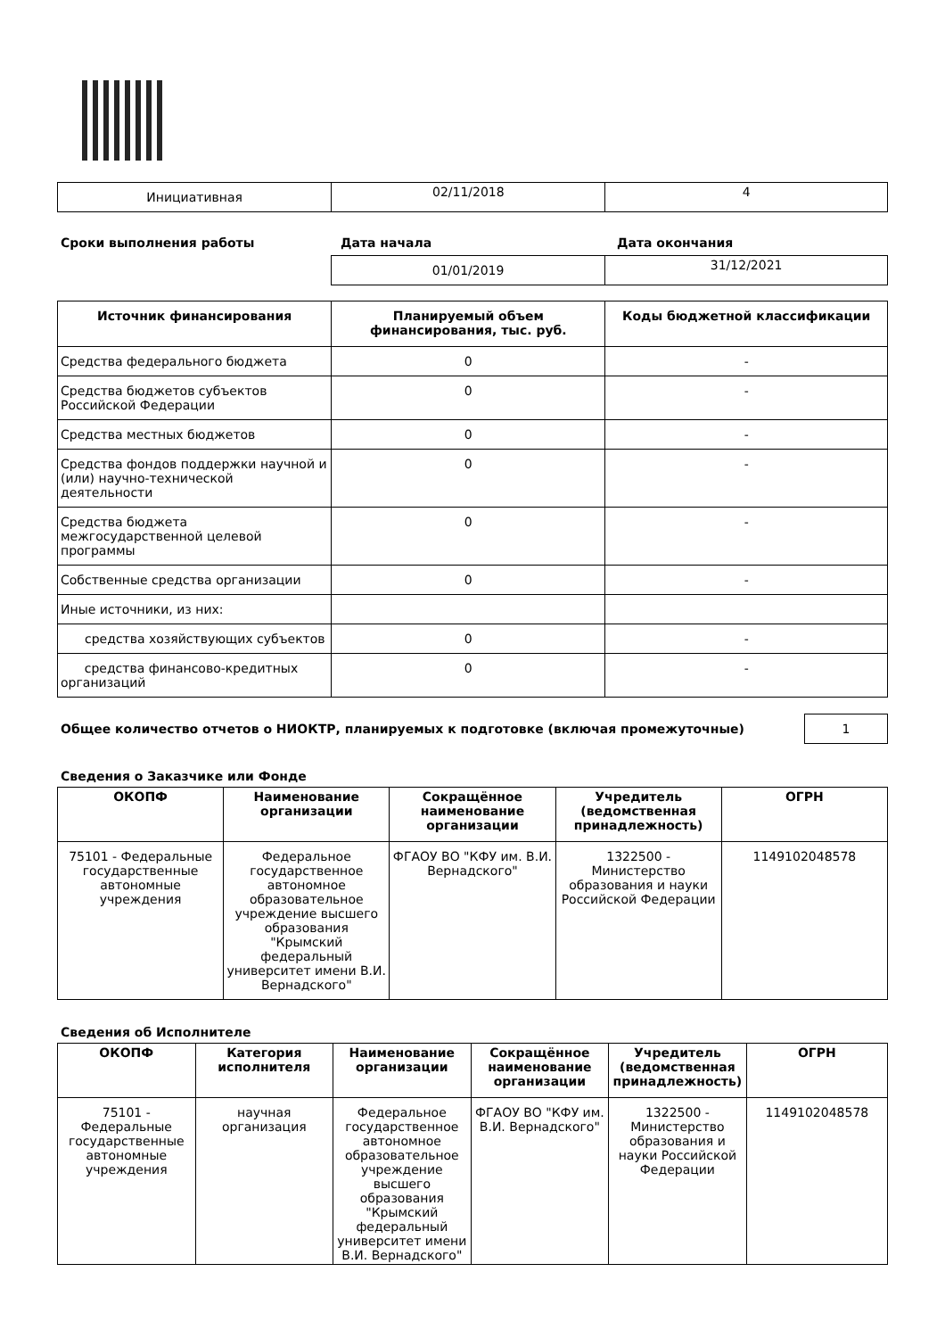| Инициативная | 02/11/2018 | 4 |
Сроки выполнения работы Дата начала Дата окончания
| | 01/01/2019 | 31/12/2021 |
| Источник финансирования | Планируемый объем финансирования, тыс. руб. | Коды бюджетной классификации |
| --- | --- | --- |
| Средства федерального бюджета | 0 | - |
| Средства бюджетов субъектов Российской Федерации | 0 | - |
| Средства местных бюджетов | 0 | - |
| Средства фондов поддержки научной и (или) научно-технической деятельности | 0 | - |
| Средства бюджета межгосударственной целевой программы | 0 | - |
| Собственные средства организации | 0 | - |
| Иные источники, из них: | | |
| средства хозяйствующих субъектов | 0 | - |
| средства финансово-кредитных организаций | 0 | - |
Общее количество отчетов о НИОКТР, планируемых к подготовке (включая промежуточные)
1
Сведения о Заказчике или Фонде
| ОКОПФ | Наименование организации | Сокращённое наименование организации | Учредитель (ведомственная принадлежность) | ОГРН |
| --- | --- | --- | --- | --- |
| 75101 - Федеральные государственные автономные учреждения | Федеральное государственное автономное образовательное учреждение высшего образования "Крымский федеральный университет имени В.И. Вернадского" | ФГАОУ ВО "КФУ им. В.И. Вернадского" | 1322500 - Министерство образования и науки Российской Федерации | 1149102048578 |
Сведения об Исполнителе
| ОКОПФ | Категория исполнителя | Наименование организации | Сокращённое наименование организации | Учредитель (ведомственная принадлежность) | ОГРН |
| --- | --- | --- | --- | --- | --- |
| 75101 - Федеральные государственные автономные учреждения | научная организация | Федеральное государственное автономное образовательное учреждение высшего образования "Крымский федеральный университет имени В.И. Вернадского" | ФГАОУ ВО "КФУ им. В.И. Вернадского" | 1322500 - Министерство образования и науки Российской Федерации | 1149102048578 |